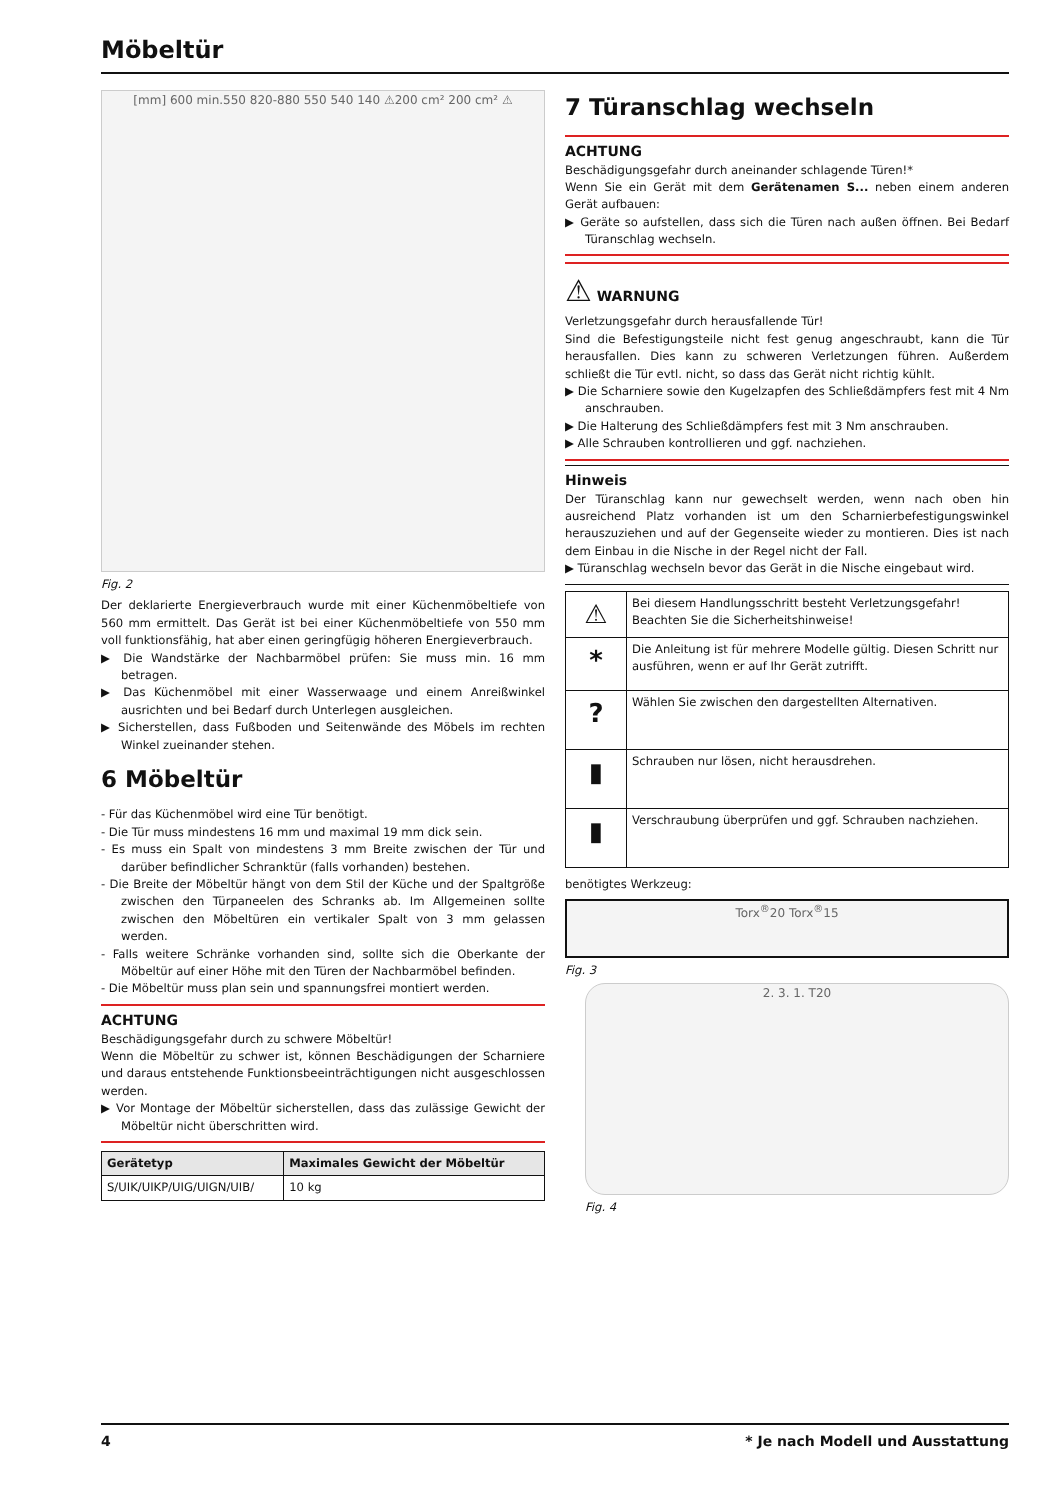Möbeltür
[mm] 600 min.550 820-880 550 540 140 ⚠200 cm² 200 cm² ⚠
Fig. 2
Der deklarierte Energieverbrauch wurde mit einer Küchenmöbeltiefe von 560 mm ermittelt. Das Gerät ist bei einer Küchenmöbeltiefe von 550 mm voll funktionsfähig, hat aber einen geringfügig höheren Energieverbrauch.
▶ Die Wandstärke der Nachbarmöbel prüfen: Sie muss min. 16 mm betragen.
▶ Das Küchenmöbel mit einer Wasserwaage und einem Anreißwinkel ausrichten und bei Bedarf durch Unterlegen ausgleichen.
▶ Sicherstellen, dass Fußboden und Seitenwände des Möbels im rechten Winkel zueinander stehen.
6 Möbeltür
- Für das Küchenmöbel wird eine Tür benötigt.
- Die Tür muss mindestens 16 mm und maximal 19 mm dick sein.
- Es muss ein Spalt von mindestens 3 mm Breite zwischen der Tür und darüber befindlicher Schranktür (falls vorhanden) bestehen.
- Die Breite der Möbeltür hängt von dem Stil der Küche und der Spaltgröße zwischen den Türpaneelen des Schranks ab. Im Allgemeinen sollte zwischen den Möbeltüren ein vertikaler Spalt von 3 mm gelassen werden.
- Falls weitere Schränke vorhanden sind, sollte sich die Oberkante der Möbeltür auf einer Höhe mit den Türen der Nachbarmöbel befinden.
- Die Möbeltür muss plan sein und spannungsfrei montiert werden.
ACHTUNG
Beschädigungsgefahr durch zu schwere Möbeltür!
Wenn die Möbeltür zu schwer ist, können Beschädigungen der Scharniere und daraus entstehende Funktionsbeeinträchtigungen nicht ausgeschlossen werden.
▶ Vor Montage der Möbeltür sicherstellen, dass das zulässige Gewicht der Möbeltür nicht überschritten wird.
| Gerätetyp | Maximales Gewicht der Möbeltür |
| --- | --- |
| S/UIK/UIKP/UIG/UIGN/UIB/ | 10 kg |
7 Türanschlag wechseln
ACHTUNG
Beschädigungsgefahr durch aneinander schlagende Türen!*
Wenn Sie ein Gerät mit dem Gerätenamen S... neben einem anderen Gerät aufbauen:
▶ Geräte so aufstellen, dass sich die Türen nach außen öffnen. Bei Bedarf Türanschlag wechseln.
⚠ WARNUNG
Verletzungsgefahr durch herausfallende Tür!
Sind die Befestigungsteile nicht fest genug angeschraubt, kann die Tür herausfallen. Dies kann zu schweren Verletzungen führen. Außerdem schließt die Tür evtl. nicht, so dass das Gerät nicht richtig kühlt.
▶ Die Scharniere sowie den Kugelzapfen des Schließdämpfers fest mit 4 Nm anschrauben.
▶ Die Halterung des Schließdämpfers fest mit 3 Nm anschrauben.
▶ Alle Schrauben kontrollieren und ggf. nachziehen.
Hinweis
Der Türanschlag kann nur gewechselt werden, wenn nach oben hin ausreichend Platz vorhanden ist um den Scharnierbefestigungswinkel herauszuziehen und auf der Gegenseite wieder zu montieren. Dies ist nach dem Einbau in die Nische in der Regel nicht der Fall.
▶ Türanschlag wechseln bevor das Gerät in die Nische eingebaut wird.
| ⚠ | Bei diesem Handlungsschritt besteht Verletzungsgefahr! Beachten Sie die Sicherheitshinweise! |
| * | Die Anleitung ist für mehrere Modelle gültig. Diesen Schritt nur ausführen, wenn er auf Ihr Gerät zutrifft. |
| ? | Wählen Sie zwischen den dargestellten Alternativen. |
| ▮ | Schrauben nur lösen, nicht herausdrehen. |
| ▮ | Verschraubung überprüfen und ggf. Schrauben nachziehen. |
benötigtes Werkzeug:
Torx<sup>®</sup>20 Torx<sup>®</sup>15
Fig. 3
2. 3. 1. T20
Fig. 4
4 * Je nach Modell und Ausstattung